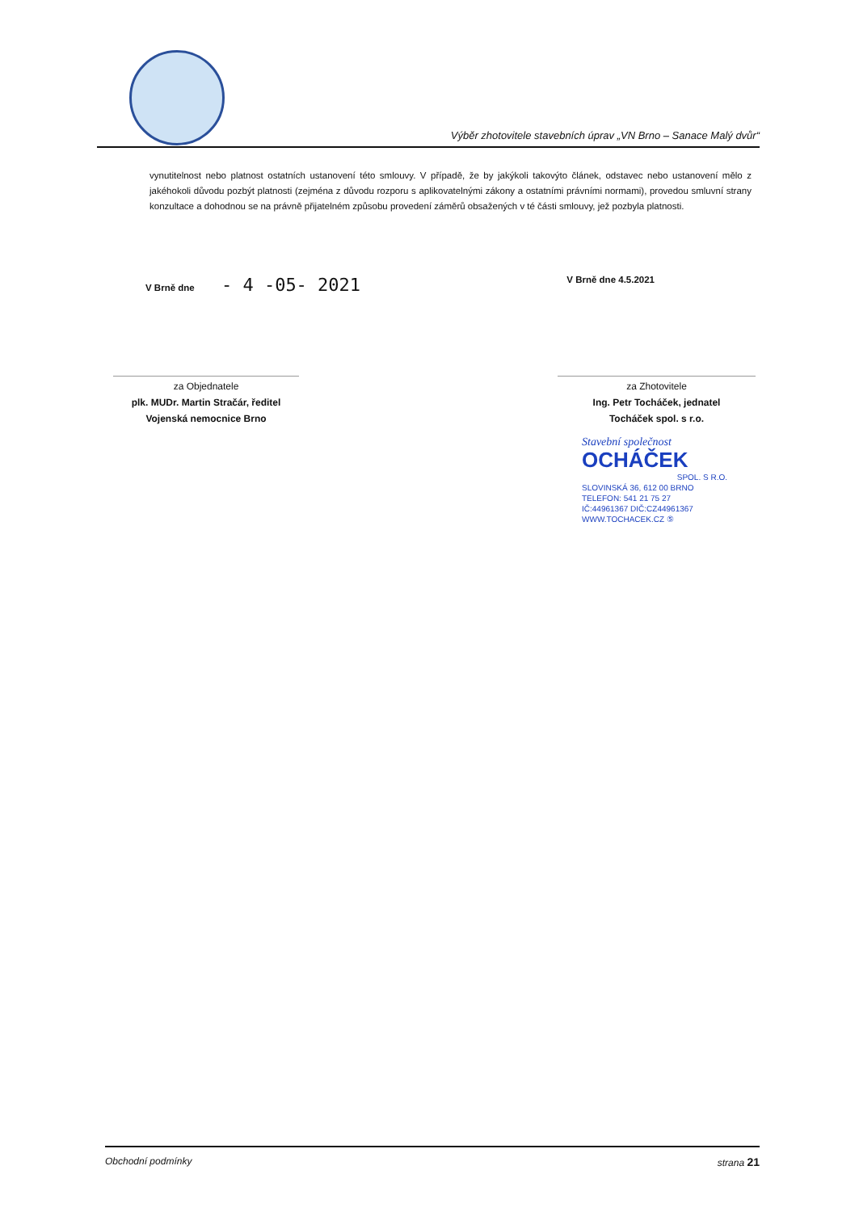Výběr zhotovitele stavebních úprav „VN Brno – Sanace Malý dvůr“
vynutitelnost nebo platnost ostatních ustanovení této smlouvy. V případě, že by jakýkoli takovýto článek, odstavec nebo ustanovení mělo z jakéhokoli důvodu pozbýt platnosti (zejména z důvodu rozporu s aplikovatelnými zákony a ostatními právními normami), provedou smluvní strany konzultace a dohodnou se na právně přijatelném způsobu provedení záměrů obsažených v té části smlouvy, jež pozbyla platnosti.
V Brně dne - 4 -05- 2021
V Brně dne 4.5.2021
za Objednatele
plk. MUDr. Martin Stračár, ředitel
Vojenská nemocnice Brno
za Zhotovitele
Ing. Petr Tocháček, jednatel
Tocháček spol. s r.o.
Stavební společnost
OCHÁČEK
SPOL. S R.O.
SLOVINSKÁ 36, 612 00 BRNO
TELEFON: 541 21 75 27
IČ:44961367 DIČ:CZ44961367
WWW.TOCHACEK.CZ ⑤
Obchodní podmínky strana 21